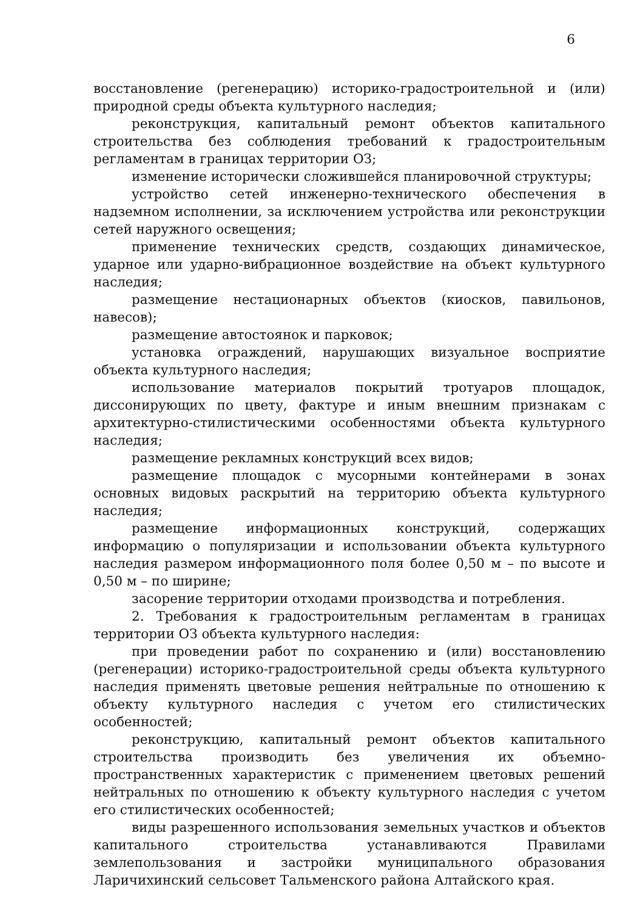6
восстановление (регенерацию) историко-градостроительной и (или) природной среды объекта культурного наследия;
реконструкция, капитальный ремонт объектов капитального строительства без соблюдения требований к градостроительным регламентам в границах территории ОЗ;
изменение исторически сложившейся планировочной структуры;
устройство сетей инженерно-технического обеспечения в надземном исполнении, за исключением устройства или реконструкции сетей наружного освещения;
применение технических средств, создающих динамическое, ударное или ударно-вибрационное воздействие на объект культурного наследия;
размещение нестационарных объектов (киосков, павильонов, навесов);
размещение автостоянок и парковок;
установка ограждений, нарушающих визуальное восприятие объекта культурного наследия;
использование материалов покрытий тротуаров площадок, диссонирующих по цвету, фактуре и иным внешним признакам с архитектурно-стилистическими особенностями объекта культурного наследия;
размещение рекламных конструкций всех видов;
размещение площадок с мусорными контейнерами в зонах основных видовых раскрытий на территорию объекта культурного наследия;
размещение информационных конструкций, содержащих информацию о популяризации и использовании объекта культурного наследия размером информационного поля более 0,50 м – по высоте и 0,50 м – по ширине;
засорение территории отходами производства и потребления.
2. Требования к градостроительным регламентам в границах территории ОЗ объекта культурного наследия:
при проведении работ по сохранению и (или) восстановлению (регенерации) историко-градостроительной среды объекта культурного наследия применять цветовые решения нейтральные по отношению к объекту культурного наследия с учетом его стилистических особенностей;
реконструкцию, капитальный ремонт объектов капитального строительства производить без увеличения их объемно-пространственных характеристик с применением цветовых решений нейтральных по отношению к объекту культурного наследия с учетом его стилистических особенностей;
виды разрешенного использования земельных участков и объектов капитального строительства устанавливаются Правилами землепользования и застройки муниципального образования Ларичихинский сельсовет Тальменского района Алтайского края.